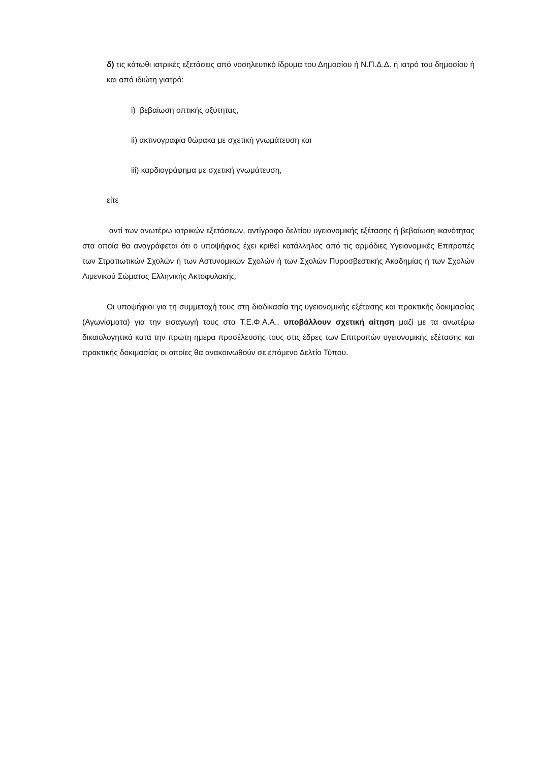δ) τις κάτωθι ιατρικές εξετάσεις από νοσηλευτικό ίδρυμα του Δημοσίου ή Ν.Π.Δ.Δ. ή ιατρό του δημοσίου ή και από ιδιώτη γιατρό:
i) βεβαίωση οπτικής οξύτητας,
ii) ακτινογραφία θώρακα με σχετική γνωμάτευση και
iii) καρδιογράφημα με σχετική γνωμάτευση,
είτε
αντί των ανωτέρω ιατρικών εξετάσεων, αντίγραφο δελτίου υγειονομικής εξέτασης ή βεβαίωση ικανότητας στα οποία θα αναγράφεται ότι ο υποψήφιος έχει κριθεί κατάλληλος από τις αρμόδιες Υγειονομικές Επιτροπές των Στρατιωτικών Σχολών ή των Αστυνομικών Σχολών ή των Σχολών Πυροσβεστικής Ακαδημίας ή των Σχολών Λιμενικού Σώματος Ελληνικής Ακτοφυλακής.
Οι υποψήφιοι για τη συμμετοχή τους στη διαδικασία της υγειονομικής εξέτασης και πρακτικής δοκιμασίας (Αγωνίσματα) για την εισαγωγή τους στα Τ.Ε.Φ.Α.Α., υποβάλλουν σχετική αίτηση μαζί με τα ανωτέρω δικαιολογητικά κατά την πρώτη ημέρα προσέλευσής τους στις έδρες των Επιτροπών υγειονομικής εξέτασης και πρακτικής δοκιμασίας οι οποίες θα ανακοινωθούν σε επόμενο Δελτίο Τύπου.